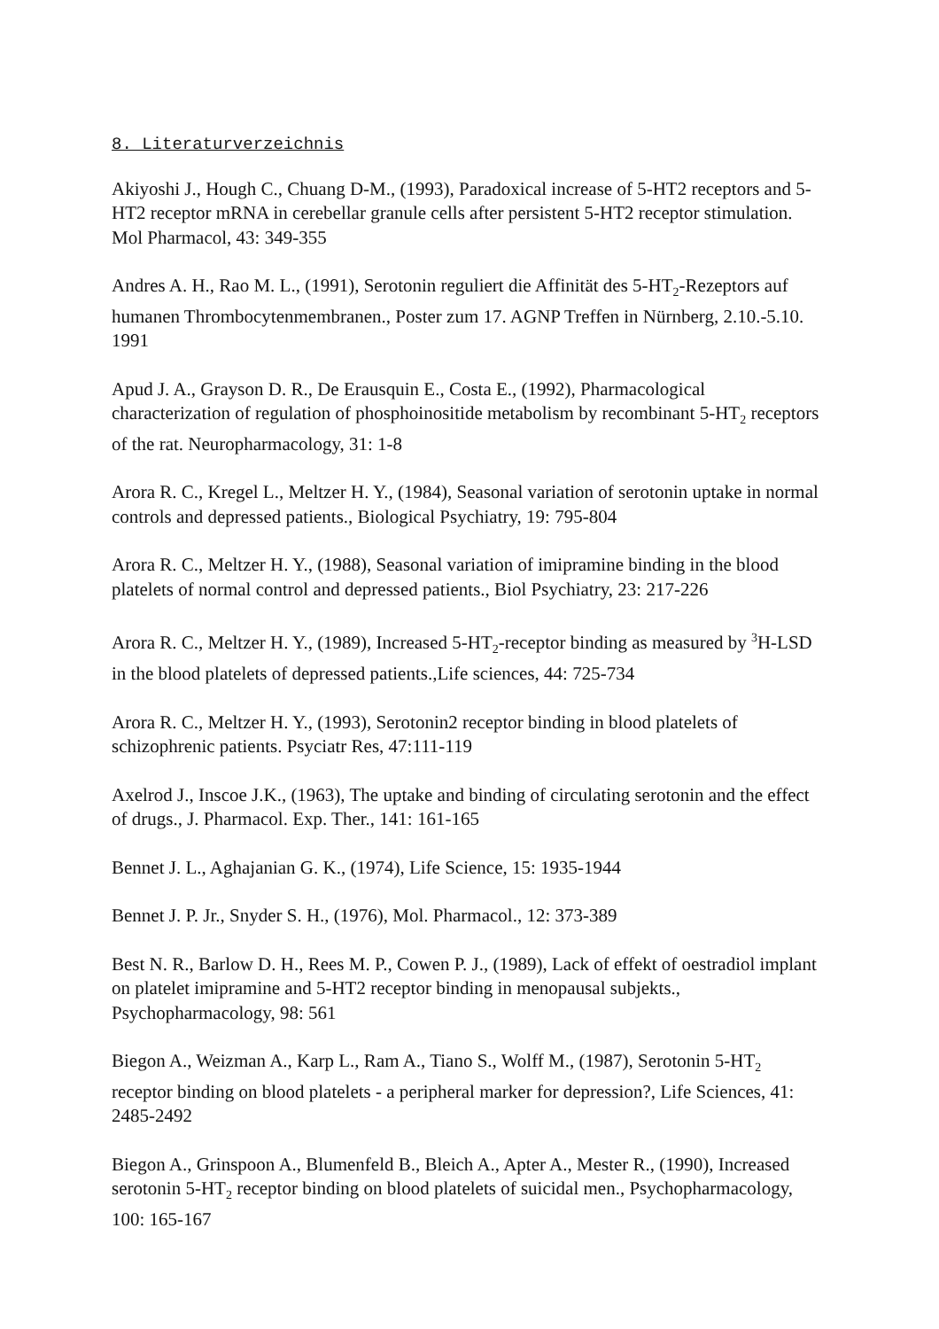8. Literaturverzeichnis
Akiyoshi J., Hough C., Chuang D-M., (1993), Paradoxical increase of 5-HT2 receptors and 5-HT2 receptor mRNA in cerebellar granule cells after persistent 5-HT2 receptor stimulation. Mol Pharmacol, 43: 349-355
Andres A. H., Rao M. L., (1991), Serotonin reguliert die Affinität des 5-HT<sub>2</sub>-Rezeptors auf humanen Thrombocytenmembranen., Poster zum 17. AGNP Treffen in Nürnberg, 2.10.-5.10. 1991
Apud J. A., Grayson D. R., De Erausquin E., Costa E., (1992), Pharmacological characterization of regulation of phosphoinositide metabolism by recombinant 5-HT<sub>2</sub> receptors of the rat. Neuropharmacology, 31: 1-8
Arora R. C., Kregel L., Meltzer H. Y., (1984), Seasonal variation of serotonin uptake in normal controls and depressed patients., Biological Psychiatry, 19: 795-804
Arora R. C., Meltzer H. Y., (1988), Seasonal variation of imipramine binding in the blood platelets of normal control and depressed patients., Biol Psychiatry, 23: 217-226
Arora R. C., Meltzer H. Y., (1989), Increased 5-HT<sub>2</sub>-receptor binding as measured by <sup>3</sup>H-LSD in the blood platelets of depressed patients.,Life sciences, 44: 725-734
Arora R. C., Meltzer H. Y., (1993), Serotonin2 receptor binding in blood platelets of schizophrenic patients. Psyciatr Res, 47:111-119
Axelrod J., Inscoe J.K., (1963), The uptake and binding of circulating serotonin and the effect of drugs., J. Pharmacol. Exp. Ther., 141: 161-165
Bennet J. L., Aghajanian G. K., (1974), Life Science, 15: 1935-1944
Bennet J. P. Jr., Snyder S. H., (1976), Mol. Pharmacol., 12: 373-389
Best N. R., Barlow D. H., Rees M. P., Cowen P. J., (1989), Lack of effekt of oestradiol implant on platelet imipramine and 5-HT2 receptor binding in menopausal subjekts., Psychopharmacology, 98: 561
Biegon A., Weizman A., Karp L., Ram A., Tiano S., Wolff M., (1987), Serotonin 5-HT<sub>2</sub> receptor binding on blood platelets - a peripheral marker for depression?, Life Sciences, 41: 2485-2492
Biegon A., Grinspoon A., Blumenfeld B., Bleich A., Apter A., Mester R., (1990), Increased serotonin 5-HT<sub>2</sub> receptor binding on blood platelets of suicidal men., Psychopharmacology, 100: 165-167